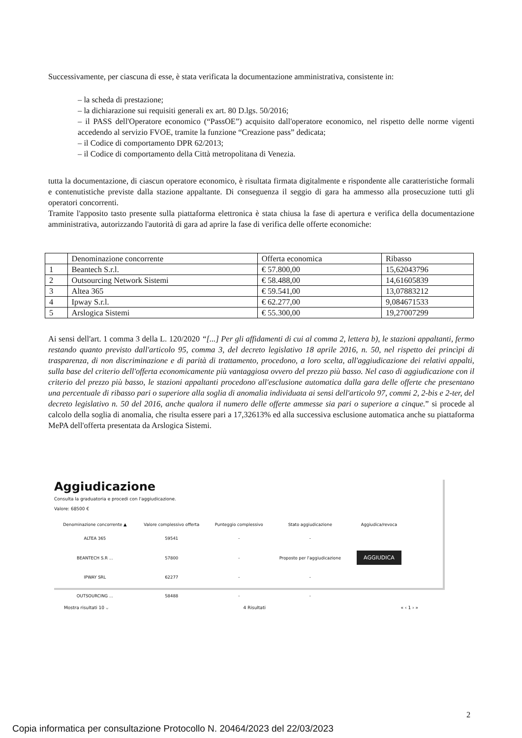Successivamente, per ciascuna di esse, è stata verificata la documentazione amministrativa, consistente in:
– la scheda di prestazione;
– la dichiarazione sui requisiti generali ex art. 80 D.lgs. 50/2016;
– il PASS dell'Operatore economico (“PassOE”) acquisito dall'operatore economico, nel rispetto delle norme vigenti accedendo al servizio FVOE, tramite la funzione “Creazione pass” dedicata;
– il Codice di comportamento DPR 62/2013;
– il Codice di comportamento della Città metropolitana di Venezia.
tutta la documentazione, di ciascun operatore economico, è risultata firmata digitalmente e rispondente alle caratteristiche formali e contenutistiche previste dalla stazione appaltante. Di conseguenza il seggio di gara ha ammesso alla prosecuzione tutti gli operatori concorrenti.
Tramite l'apposito tasto presente sulla piattaforma elettronica è stata chiusa la fase di apertura e verifica della documentazione amministrativa, autorizzando l'autorità di gara ad aprire la fase di verifica delle offerte economiche:
| | Denominazione concorrente | Offerta economica | Ribasso |
| 1 | Beantech S.r.l. | € 57.800,00 | 15,62043796 |
| 2 | Outsourcing Network Sistemi | € 58.488,00 | 14,61605839 |
| 3 | Altea 365 | € 59.541,00 | 13,07883212 |
| 4 | Ipway S.r.l. | € 62.277,00 | 9,084671533 |
| 5 | Arslogica Sistemi | € 55.300,00 | 19,27007299 |
Ai sensi dell'art. 1 comma 3 della L. 120/2020 “[...] Per gli affidamenti di cui al comma 2, lettera b), le stazioni appaltanti, fermo restando quanto previsto dall'articolo 95, comma 3, del decreto legislativo 18 aprile 2016, n. 50, nel rispetto dei princìpi di trasparenza, di non discriminazione e di parità di trattamento, procedono, a loro scelta, all'aggiudicazione dei relativi appalti, sulla base del criterio dell'offerta economicamente più vantaggiosa ovvero del prezzo più basso. Nel caso di aggiudicazione con il criterio del prezzo più basso, le stazioni appaltanti procedono all'esclusione automatica dalla gara delle offerte che presentano una percentuale di ribasso pari o superiore alla soglia di anomalia individuata ai sensi dell'articolo 97, commi 2, 2-bis e 2-ter, del decreto legislativo n. 50 del 2016, anche qualora il numero delle offerte ammesse sia pari o superiore a cinque.” si procede al calcolo della soglia di anomalia, che risulta essere pari a 17,32613% ed alla successiva esclusione automatica anche su piattaforma MePA dell'offerta presentata da Arslogica Sistemi.
Aggiudicazione
Consulta la graduatoria e procedi con l'aggiudicazione.
Valore: 68500 €
| Denominazione concorrente ▲ | Valore complessivo offerta | Punteggio complessivo | Stato aggiudicazione | Aggiudica/revoca |
| --- | --- | --- | --- | --- |
| ALTEA 365 | 59541 | - | - | |
| BEANTECH S.R ... | 57800 | - | Proposto per l'aggiudicazione | AGGIUDICA |
| IPWAY SRL | 62277 | - | - | |
| OUTSOURCING ... | 58488 | - | - | |
Mostra risultati 10 ⌵ 4 Risultati « ‹ 1 › »
2
Copia informatica per consultazione Protocollo N. 20464/2023 del 22/03/2023